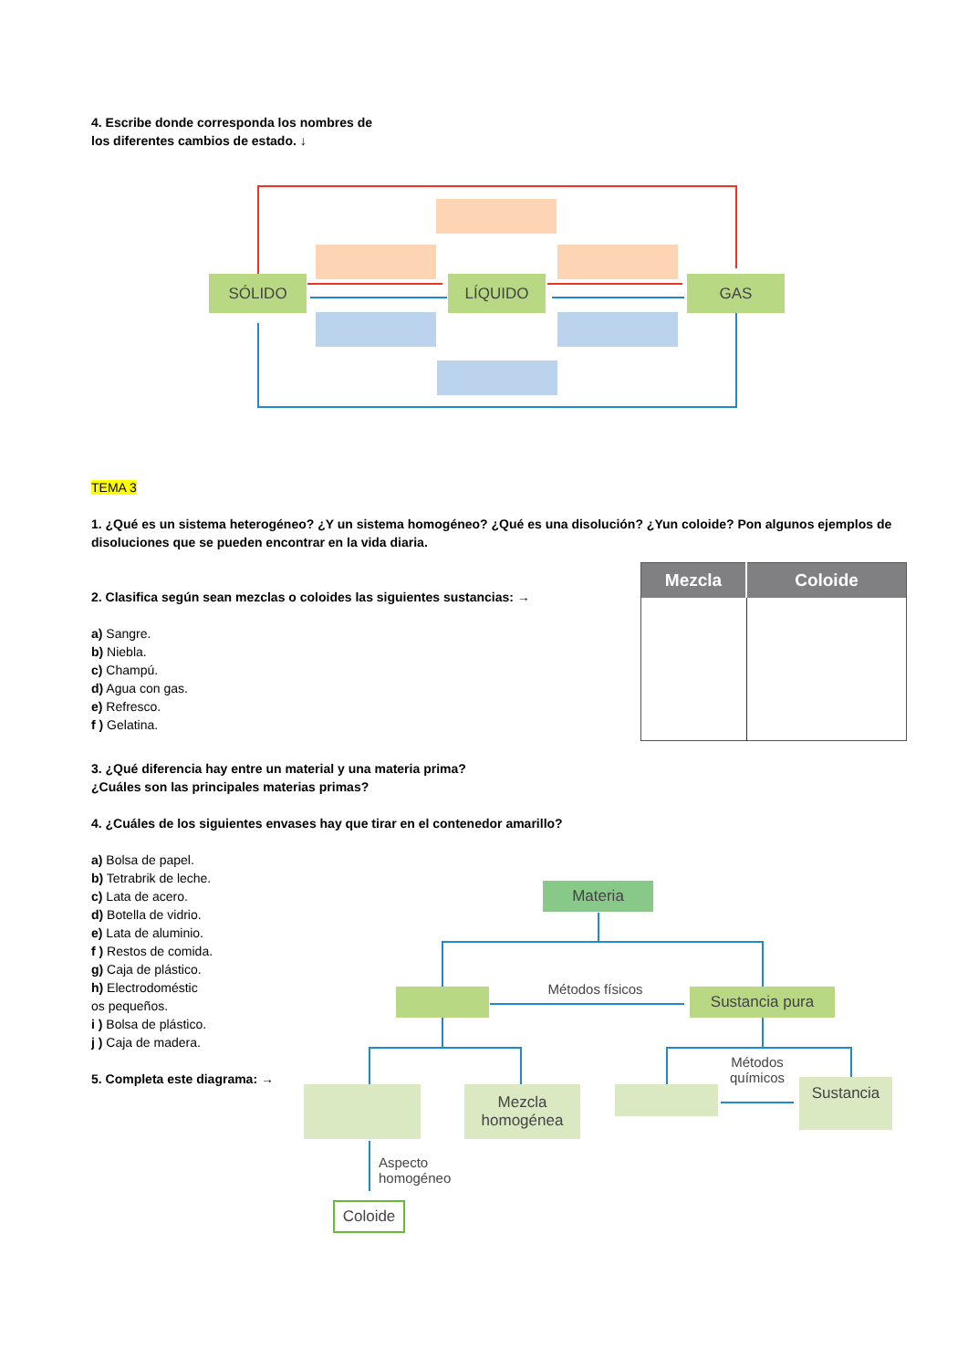4. Escribe donde corresponda los nombres de
los diferentes cambios de estado. ↓
SÓLIDO LÍQUIDO GAS
TEMA 3
1. ¿Qué es un sistema heterogéneo? ¿Y un sistema homogéneo? ¿Qué es una disolución? ¿Yun coloide? Pon algunos ejemplos de disoluciones que se pueden encontrar en la vida diaria.
2. Clasifica según sean mezclas o coloides las siguientes sustancias: →
a) Sangre.
b) Niebla.
c) Champú.
d) Agua con gas.
e) Refresco.
f ) Gelatina.
| Mezcla | Coloide |
| --- | --- |
3. ¿Qué diferencia hay entre un material y una materia prima?
¿Cuáles son las principales materias primas?
4. ¿Cuáles de los siguientes envases hay que tirar en el contenedor amarillo?
a) Bolsa de papel.
b) Tetrabrik de leche.
c) Lata de acero.
d) Botella de vidrio.
e) Lata de aluminio.
f ) Restos de comida.
g) Caja de plástico.
h) Electrodoméstic
os pequeños.
i ) Bolsa de plástico.
j ) Caja de madera.
5. Completa este diagrama: →
Materia
Métodos físicos
Sustancia pura
Mezcla
homogénea
Métodos
químicos
Sustancia
Aspecto
homogéneo
Coloide